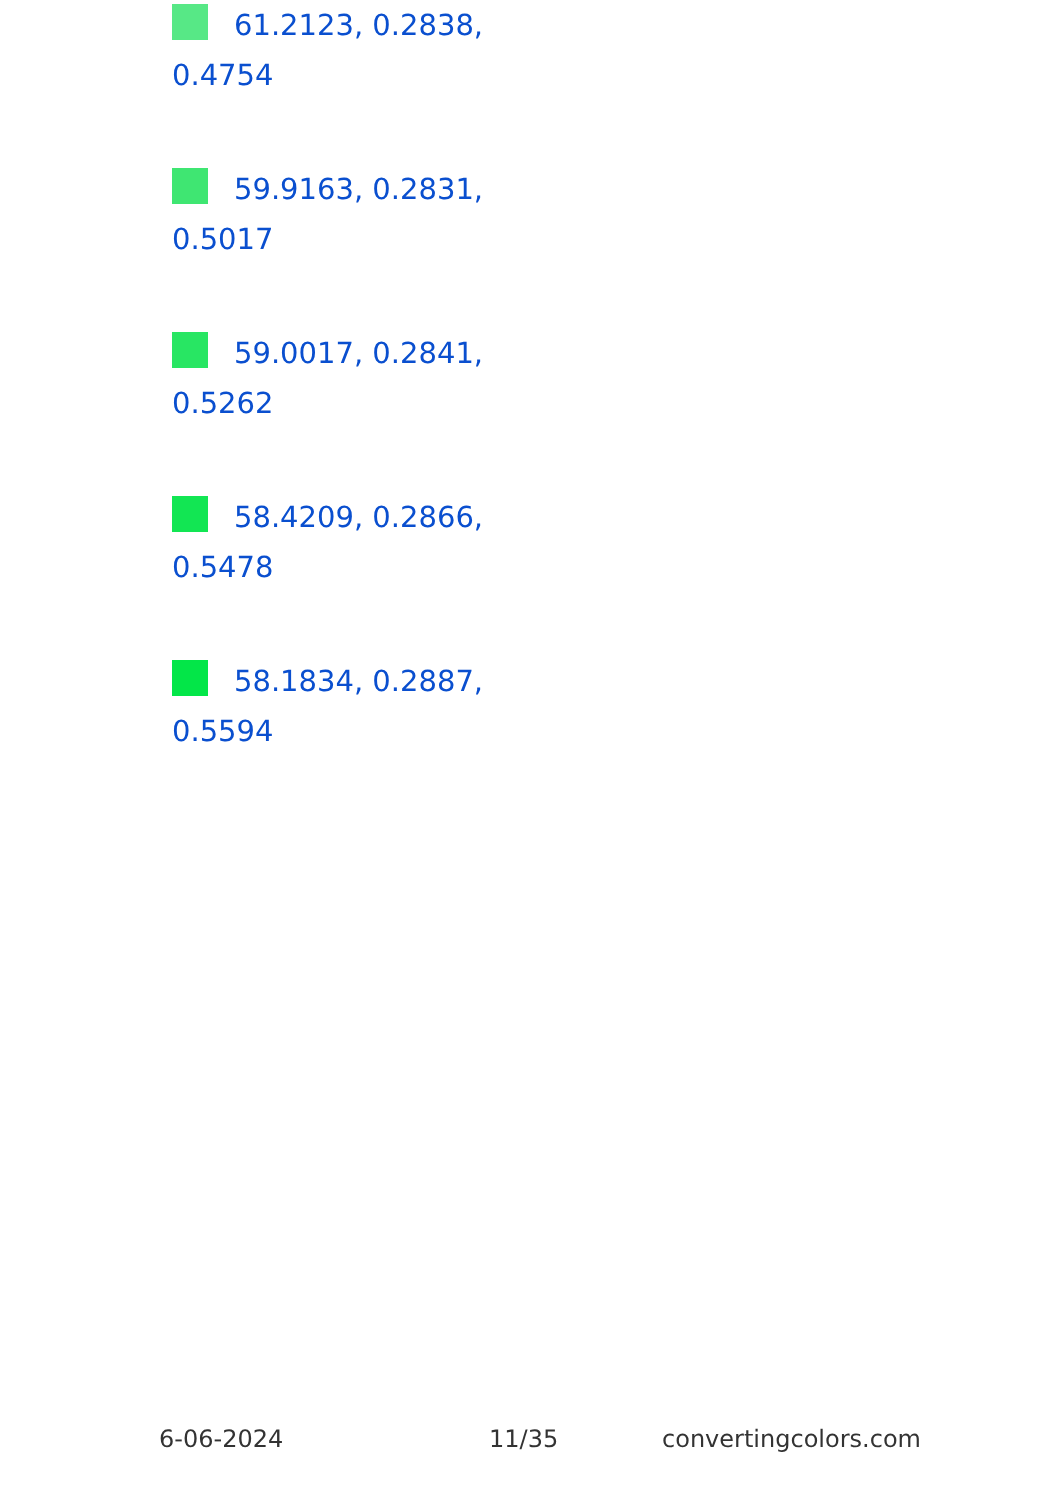61.2123, 0.2838, 0.4754
59.9163, 0.2831, 0.5017
59.0017, 0.2841, 0.5262
58.4209, 0.2866, 0.5478
58.1834, 0.2887, 0.5594
6-06-2024 11/35 convertingcolors.com